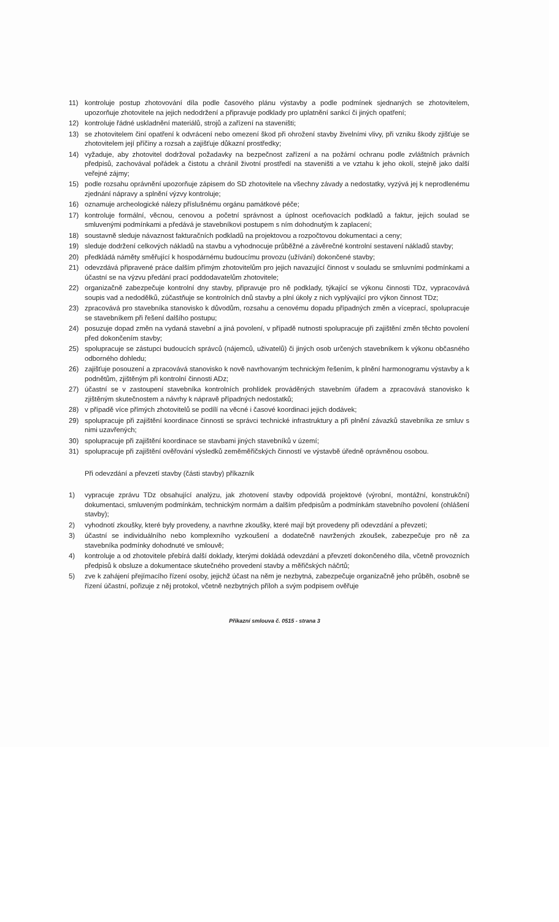11) kontroluje postup zhotovování díla podle časového plánu výstavby a podle podmínek sjednaných se zhotovitelem, upozorňuje zhotovitele na jejich nedodržení a připravuje podklady pro uplatnění sankcí či jiných opatření;
12) kontroluje řádné uskladnění materiálů, strojů a zařízení na staveništi;
13) se zhotovitelem činí opatření k odvrácení nebo omezení škod při ohrožení stavby živelními vlivy, při vzniku škody zjišťuje se zhotovitelem její příčiny a rozsah a zajišťuje důkazní prostředky;
14) vyžaduje, aby zhotovitel dodržoval požadavky na bezpečnost zařízení a na požární ochranu podle zvláštních právních předpisů, zachovával pořádek a čistotu a chránil životní prostředí na staveništi a ve vztahu k jeho okolí, stejně jako další veřejné zájmy;
15) podle rozsahu oprávnění upozorňuje zápisem do SD zhotovitele na všechny závady a nedostatky, vyzývá jej k neprodlenému zjednání nápravy a splnění výzvy kontroluje;
16) oznamuje archeologické nálezy příslušnému orgánu památkové péče;
17) kontroluje formální, věcnou, cenovou a početní správnost a úplnost oceňovacích podkladů a faktur, jejich soulad se smluvenými podmínkami a předává je stavebníkovi postupem s ním dohodnutým k zaplacení;
18) soustavně sleduje návaznost fakturačních podkladů na projektovou a rozpočtovou dokumentaci a ceny;
19) sleduje dodržení celkových nákladů na stavbu a vyhodnocuje průběžné a závěrečné kontrolní sestavení nákladů stavby;
20) předkládá náměty směřující k hospodárnému budoucímu provozu (užívání) dokončené stavby;
21) odevzdává připravené práce dalším přímým zhotovitelům pro jejich navazující činnost v souladu se smluvními podmínkami a účastní se na výzvu předání prací poddodavatelům zhotovitele;
22) organizačně zabezpečuje kontrolní dny stavby, připravuje pro ně podklady, týkající se výkonu činnosti TDz, vypracovává soupis vad a nedodělků, zúčastňuje se kontrolních dnů stavby a plní úkoly z nich vyplývající pro výkon činnost TDz;
23) zpracovává pro stavebníka stanovisko k důvodům, rozsahu a cenovému dopadu případných změn a víceprací, spolupracuje se stavebníkem při řešení dalšího postupu;
24) posuzuje dopad změn na vydaná stavební a jiná povolení, v případě nutnosti spolupracuje při zajištění změn těchto povolení před dokončením stavby;
25) spolupracuje se zástupci budoucích správců (nájemců, uživatelů) či jiných osob určených stavebníkem k výkonu občasného odborného dohledu;
26) zajišťuje posouzení a zpracovává stanovisko k nově navrhovaným technickým řešením, k plnění harmonogramu výstavby a k podnětům, zjištěným při kontrolní činnosti ADz;
27) účastní se v zastoupení stavebníka kontrolních prohlídek prováděných stavebním úřadem a zpracovává stanovisko k zjištěným skutečnostem a návrhy k nápravě případných nedostatků;
28) v případě více přímých zhotovitelů se podílí na věcné i časové koordinaci jejich dodávek;
29) spolupracuje při zajištění koordinace činnosti se správci technické infrastruktury a při plnění závazků stavebníka ze smluv s nimi uzavřených;
30) spolupracuje při zajištění koordinace se stavbami jiných stavebníků v území;
31) spolupracuje při zajištění ověřování výsledků zeměměřičských činností ve výstavbě úředně oprávněnou osobou.
Při odevzdání a převzetí stavby (části stavby) příkazník
1) vypracuje zprávu TDz obsahující analýzu, jak zhotovení stavby odpovídá projektové (výrobní, montážní, konstrukční) dokumentaci, smluveným podmínkám, technickým normám a dalším předpisům a podmínkám stavebního povolení (ohlášení stavby);
2) vyhodnotí zkoušky, které byly provedeny, a navrhne zkoušky, které mají být provedeny při odevzdání a převzetí;
3) účastní se individuálního nebo komplexního vyzkoušení a dodatečně navržených zkoušek, zabezpečuje pro ně za stavebníka podmínky dohodnuté ve smlouvě;
4) kontroluje a od zhotovitele přebírá další doklady, kterými dokládá odevzdání a převzetí dokončeného díla, včetně provozních předpisů k obsluze a dokumentace skutečného provedení stavby a měřičských náčrtů;
5) zve k zahájení přejímacího řízení osoby, jejichž účast na něm je nezbytná, zabezpečuje organizačně jeho průběh, osobně se řízení účastní, pořizuje z něj protokol, včetně nezbytných příloh a svým podpisem ověřuje
Příkazní smlouva č. 0515 - strana 3